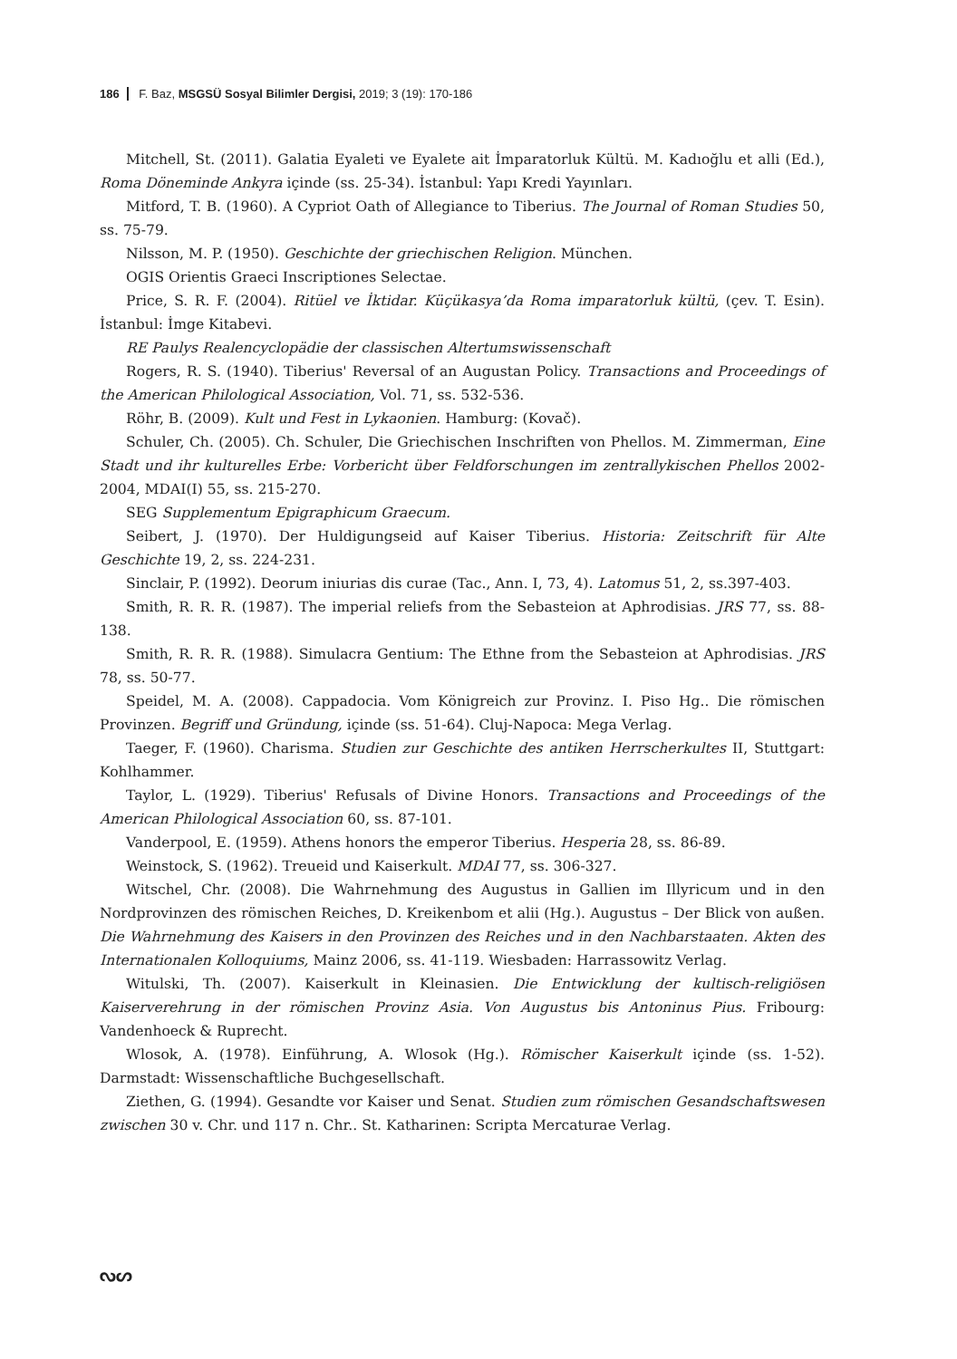186 F. Baz, MSGSÜ Sosyal Bilimler Dergisi, 2019; 3 (19): 170-186
Mitchell, St. (2011). Galatia Eyaleti ve Eyalete ait İmparatorluk Kültü. M. Kadıoğlu et alli (Ed.), Roma Döneminde Ankyra içinde (ss. 25-34). İstanbul: Yapı Kredi Yayınları.
Mitford, T. B. (1960). A Cypriot Oath of Allegiance to Tiberius. The Journal of Roman Studies 50, ss. 75-79.
Nilsson, M. P. (1950). Geschichte der griechischen Religion. München.
OGIS Orientis Graeci Inscriptiones Selectae.
Price, S. R. F. (2004). Ritüel ve İktidar. Küçükasya’da Roma imparatorluk kültü, (çev. T. Esin). İstanbul: İmge Kitabevi.
RE Paulys Realencyclopädie der classischen Altertumswissenschaft
Rogers, R. S. (1940). Tiberius' Reversal of an Augustan Policy. Transactions and Proceedings of the American Philological Association, Vol. 71, ss. 532-536.
Röhr, B. (2009). Kult und Fest in Lykaonien. Hamburg: (Kovač).
Schuler, Ch. (2005). Ch. Schuler, Die Griechischen Inschriften von Phellos. M. Zimmerman, Eine Stadt und ihr kulturelles Erbe: Vorbericht über Feldforschungen im zentrallykischen Phellos 2002-2004, MDAI(I) 55, ss. 215-270.
SEG Supplementum Epigraphicum Graecum.
Seibert, J. (1970). Der Huldigungseid auf Kaiser Tiberius. Historia: Zeitschrift für Alte Geschichte 19, 2, ss. 224-231.
Sinclair, P. (1992). Deorum iniurias dis curae (Tac., Ann. I, 73, 4). Latomus 51, 2, ss.397-403.
Smith, R. R. R. (1987). The imperial reliefs from the Sebasteion at Aphrodisias. JRS 77, ss. 88-138.
Smith, R. R. R. (1988). Simulacra Gentium: The Ethne from the Sebasteion at Aphrodisias. JRS 78, ss. 50-77.
Speidel, M. A. (2008). Cappadocia. Vom Königreich zur Provinz. I. Piso Hg.. Die römischen Provinzen. Begriff und Gründung, içinde (ss. 51-64). Cluj-Napoca: Mega Verlag.
Taeger, F. (1960). Charisma. Studien zur Geschichte des antiken Herrscherkultes II, Stuttgart: Kohlhammer.
Taylor, L. (1929). Tiberius' Refusals of Divine Honors. Transactions and Proceedings of the American Philological Association 60, ss. 87-101.
Vanderpool, E. (1959). Athens honors the emperor Tiberius. Hesperia 28, ss. 86-89.
Weinstock, S. (1962). Treueid und Kaiserkult. MDAI 77, ss. 306-327.
Witschel, Chr. (2008). Die Wahrnehmung des Augustus in Gallien im Illyricum und in den Nordprovinzen des römischen Reiches, D. Kreikenbom et alii (Hg.). Augustus – Der Blick von außen. Die Wahrnehmung des Kaisers in den Provinzen des Reiches und in den Nachbarstaaten. Akten des Internationalen Kolloquiums, Mainz 2006, ss. 41-119. Wiesbaden: Harrassowitz Verlag.
Witulski, Th. (2007). Kaiserkult in Kleinasien. Die Entwicklung der kultisch-religiösen Kaiserverehrung in der römischen Provinz Asia. Von Augustus bis Antoninus Pius. Fribourg: Vandenhoeck & Ruprecht.
Wlosok, A. (1978). Einführung, A. Wlosok (Hg.). Römischer Kaiserkult içinde (ss. 1-52). Darmstadt: Wissenschaftliche Buchgesellschaft.
Ziethen, G. (1994). Gesandte vor Kaiser und Senat. Studien zum römischen Gesandschaftswesen zwischen 30 v. Chr. und 117 n. Chr.. St. Katharinen: Scripta Mercaturae Verlag.
ᔓᔕ